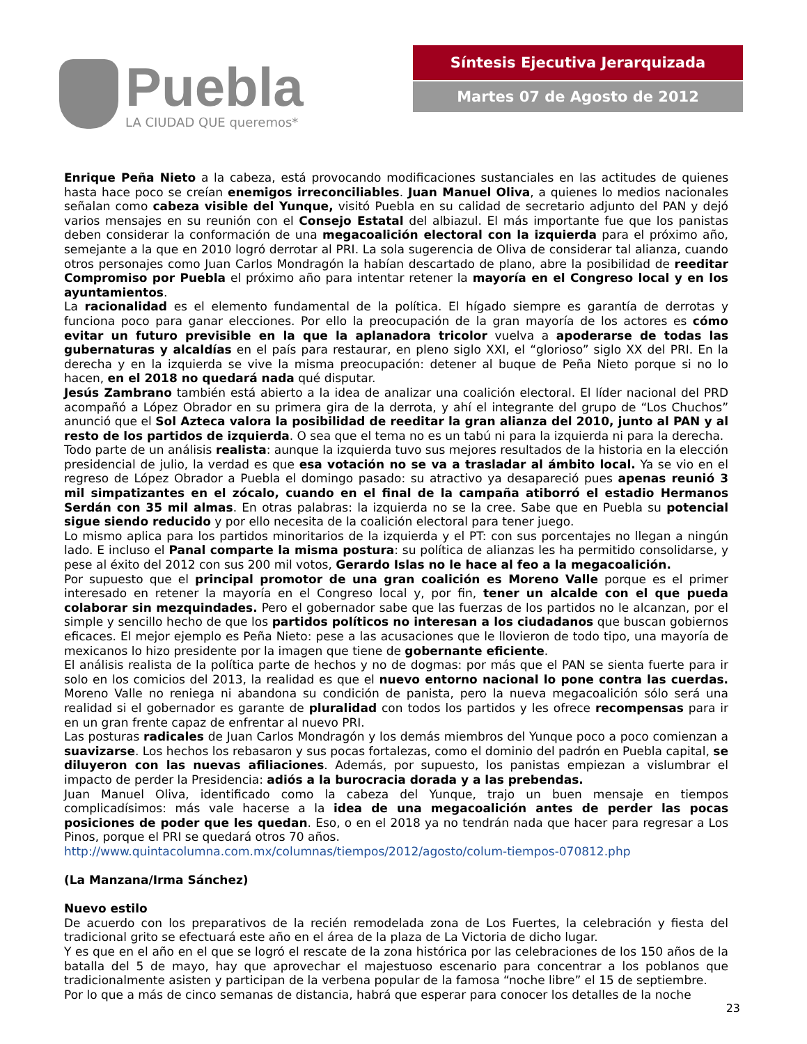Puebla
LA CIUDAD QUE queremos*
Síntesis Ejecutiva Jerarquizada
Martes 07 de Agosto de 2012
Enrique Peña Nieto a la cabeza, está provocando modificaciones sustanciales en las actitudes de quienes hasta hace poco se creían enemigos irreconciliables. Juan Manuel Oliva, a quienes lo medios nacionales señalan como cabeza visible del Yunque, visitó Puebla en su calidad de secretario adjunto del PAN y dejó varios mensajes en su reunión con el Consejo Estatal del albiazul. El más importante fue que los panistas deben considerar la conformación de una megacoalición electoral con la izquierda para el próximo año, semejante a la que en 2010 logró derrotar al PRI. La sola sugerencia de Oliva de considerar tal alianza, cuando otros personajes como Juan Carlos Mondragón la habían descartado de plano, abre la posibilidad de reeditar Compromiso por Puebla el próximo año para intentar retener la mayoría en el Congreso local y en los ayuntamientos.
La racionalidad es el elemento fundamental de la política. El hígado siempre es garantía de derrotas y funciona poco para ganar elecciones. Por ello la preocupación de la gran mayoría de los actores es cómo evitar un futuro previsible en la que la aplanadora tricolor vuelva a apoderarse de todas las gubernaturas y alcaldías en el país para restaurar, en pleno siglo XXI, el “glorioso” siglo XX del PRI. En la derecha y en la izquierda se vive la misma preocupación: detener al buque de Peña Nieto porque si no lo hacen, en el 2018 no quedará nada qué disputar.
Jesús Zambrano también está abierto a la idea de analizar una coalición electoral. El líder nacional del PRD acompañó a López Obrador en su primera gira de la derrota, y ahí el integrante del grupo de “Los Chuchos” anunció que el Sol Azteca valora la posibilidad de reeditar la gran alianza del 2010, junto al PAN y al resto de los partidos de izquierda. O sea que el tema no es un tabú ni para la izquierda ni para la derecha.
Todo parte de un análisis realista: aunque la izquierda tuvo sus mejores resultados de la historia en la elección presidencial de julio, la verdad es que esa votación no se va a trasladar al ámbito local. Ya se vio en el regreso de López Obrador a Puebla el domingo pasado: su atractivo ya desapareció pues apenas reunió 3 mil simpatizantes en el zócalo, cuando en el final de la campaña atiborró el estadio Hermanos Serdán con 35 mil almas. En otras palabras: la izquierda no se la cree. Sabe que en Puebla su potencial sigue siendo reducido y por ello necesita de la coalición electoral para tener juego.
Lo mismo aplica para los partidos minoritarios de la izquierda y el PT: con sus porcentajes no llegan a ningún lado. E incluso el Panal comparte la misma postura: su política de alianzas les ha permitido consolidarse, y pese al éxito del 2012 con sus 200 mil votos, Gerardo Islas no le hace al feo a la megacoalición.
Por supuesto que el principal promotor de una gran coalición es Moreno Valle porque es el primer interesado en retener la mayoría en el Congreso local y, por fin, tener un alcalde con el que pueda colaborar sin mezquindades. Pero el gobernador sabe que las fuerzas de los partidos no le alcanzan, por el simple y sencillo hecho de que los partidos políticos no interesan a los ciudadanos que buscan gobiernos eficaces. El mejor ejemplo es Peña Nieto: pese a las acusaciones que le llovieron de todo tipo, una mayoría de mexicanos lo hizo presidente por la imagen que tiene de gobernante eficiente.
El análisis realista de la política parte de hechos y no de dogmas: por más que el PAN se sienta fuerte para ir solo en los comicios del 2013, la realidad es que el nuevo entorno nacional lo pone contra las cuerdas. Moreno Valle no reniega ni abandona su condición de panista, pero la nueva megacoalición sólo será una realidad si el gobernador es garante de pluralidad con todos los partidos y les ofrece recompensas para ir en un gran frente capaz de enfrentar al nuevo PRI.
Las posturas radicales de Juan Carlos Mondragón y los demás miembros del Yunque poco a poco comienzan a suavizarse. Los hechos los rebasaron y sus pocas fortalezas, como el dominio del padrón en Puebla capital, se diluyeron con las nuevas afiliaciones. Además, por supuesto, los panistas empiezan a vislumbrar el impacto de perder la Presidencia: adiós a la burocracia dorada y a las prebendas.
Juan Manuel Oliva, identificado como la cabeza del Yunque, trajo un buen mensaje en tiempos complicadísimos: más vale hacerse a la idea de una megacoalición antes de perder las pocas posiciones de poder que les quedan. Eso, o en el 2018 ya no tendrán nada que hacer para regresar a Los Pinos, porque el PRI se quedará otros 70 años.
http://www.quintacolumna.com.mx/columnas/tiempos/2012/agosto/colum-tiempos-070812.php
(La Manzana/Irma Sánchez)
Nuevo estilo
De acuerdo con los preparativos de la recién remodelada zona de Los Fuertes, la celebración y fiesta del tradicional grito se efectuará este año en el área de la plaza de La Victoria de dicho lugar.
Y es que en el año en el que se logró el rescate de la zona histórica por las celebraciones de los 150 años de la batalla del 5 de mayo, hay que aprovechar el majestuoso escenario para concentrar a los poblanos que tradicionalmente asisten y participan de la verbena popular de la famosa “noche libre” el 15 de septiembre.
Por lo que a más de cinco semanas de distancia, habrá que esperar para conocer los detalles de la noche
23